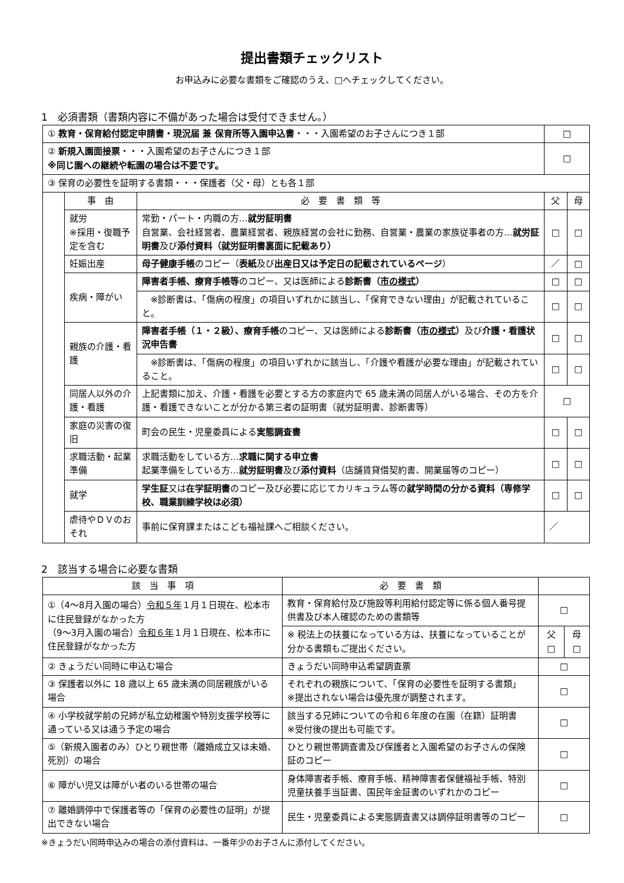提出書類チェックリスト
お申込みに必要な書類をご確認のうえ、□へチェックしてください。
1　必須書類（書類内容に不備があった場合は受付できません。）
| ① 教育・保育給付認定申請書・現況届 兼 保育所等入園申込書 ・・・入園希望のお子さんにつき１部 | | | □ | |
| ② 新規入園面接票 ・・・入園希望のお子さんにつき１部 ※同じ園への継続や転園の場合は不要です。 | | | □ | |
| ③ 保育の必要性を証明する書類・・・保護者（父・母）とも各１部 | | | | |
| | 事 由 | 必 要 書 類 等 | 父 | 母 |
| | 就労 ※採用・復職予定を含む | 常勤・パート・内職の方… 就労証明書 自営業、会社経営者、農業経営者、親族経営の会社に勤務、自営業・農業の家族従事者の方… 就労証明書 及び 添付資料（就労証明書裏面に記載あり） | □ | □ |
| | 妊娠出産 | 母子健康手帳 のコピー（ 表紙 及び 出産日又は予定日の記載されているページ ） | ／ | □ |
| | 疾病・障がい | 障害者手帳、療育手帳等 のコピー、又は医師による 診断書（ 市の様式 ） | □ | □ |
| | | ※診断書は、「傷病の程度」の項目いずれかに該当し、「保育できない理由」が記載されていること。 | □ | □ |
| | 親族の介護・看護 | 障害者手帳（１・２級）、療育手帳 のコピー、又は医師による 診断書（ 市の様式 ） 及び 介護・看護状況申告書 | □ | □ |
| | | ※診断書は、「傷病の程度」の項目いずれかに該当し、「介護や看護が必要な理由」が記載されていること。 | □ | □ |
| | 同居人以外の介護・看護 | 上記書類に加え、介護・看護を必要とする方の家庭内で 65 歳未満の同居人がいる場合、その方を介護・看護できないことが分かる第三者の証明書（就労証明書、診断書等） | □ | |
| | 家庭の災害の復旧 | 町会の民生・児童委員による 実態調査書 | □ | □ |
| | 求職活動・起業準備 | 求職活動をしている方… 求職に関する申立書 起業準備をしている方… 就労証明書 及び 添付資料 （店舗賃貸借契約書、開業届等のコピー） | □ | □ |
| | 就学 | 学生証 又は 在学証明書 のコピー及び必要に応じてカリキュラム等の 就学時間の分かる資料（専修学校、職業訓練学校は必須） | □ | □ |
| | 虐待やＤＶのおそれ | 事前に保育課またはこども福祉課へご相談ください。 | ／ | |
2　該当する場合に必要な書類
| 該 当 事 項 | 必 要 書 類 | | |
| --- | --- | --- | --- |
| ①（4～8月入園の場合） 令和５年 １月１日現在、松本市に住民登録がなかった方 （9～3月入園の場合） 令和６年 １月１日現在、松本市に住民登録がなかった方 | 教育・保育給付及び施設等利用給付認定等に係る個人番号提供書及び本人確認のための書類等 | □ | |
| | ※ 税法上の扶養になっている方は、扶養になっていることが分かる書類もご提出ください。 | 父 □ | 母 □ |
| ② きょうだい同時に申込む場合 | きょうだい同時申込希望調査票 | □ | |
| ③ 保護者以外に 18 歳以上 65 歳未満の同居親族がいる場合 | それぞれの親族について、「保育の必要性を証明する書類」 ※提出されない場合は優先度が調整されます。 | □ | |
| ④ 小学校就学前の兄姉が私立幼稚園や特別支援学校等に通っている又は通う予定の場合 | 該当する兄姉についての令和６年度の在園（在籍）証明書 ※受付後の提出も可能です。 | □ | |
| ⑤（新規入園者のみ）ひとり親世帯（離婚成立又は未婚、死別）の場合 | ひとり親世帯調査書及び保護者と入園希望のお子さんの保険証のコピー | □ | |
| ⑥ 障がい児又は障がい者のいる世帯の場合 | 身体障害者手帳、療育手帳、精神障害者保健福祉手帳、特別児童扶養手当証書、国民年金証書のいずれかのコピー | □ | |
| ⑦ 離婚調停中で保護者等の「保育の必要性の証明」が提出できない場合 | 民生・児童委員による実態調査書又は調停証明書等のコピー | □ | |
※きょうだい同時申込みの場合の添付資料は、一番年少のお子さんに添付してください。